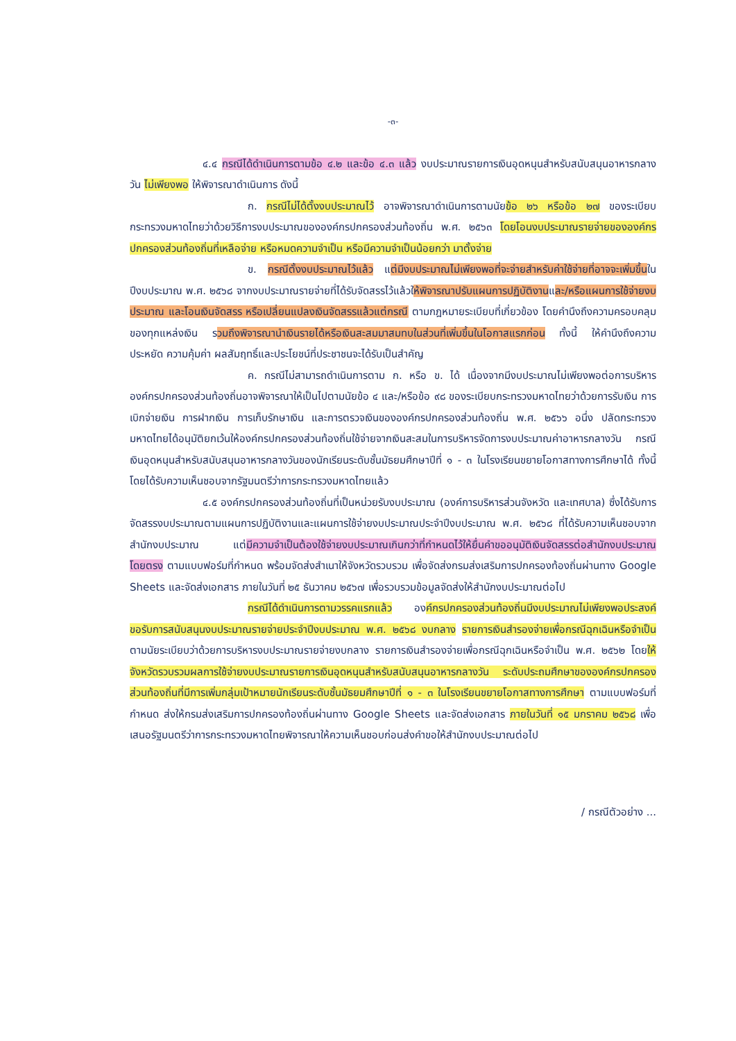-๓-
๔.๔ กรณีได้ดำเนินการตามข้อ ๔.๒ และข้อ ๔.๓ แล้ว งบประมาณรายการเงินอุดหนุนสำหรับสนับสนุนอาหารกลางวัน ไม่เพียงพอ ให้พิจารณาดำเนินการ ดังนี้
ก. กรณีไม่ได้ตั้งงบประมาณไว้ อาจพิจารณาดำเนินการตามนัยข้อ ๒๖ หรือข้อ ๒๗ ของระเบียบกระทรวงมหาดไทยว่าด้วยวิธีการงบประมาณขององค์กรปกครองส่วนท้องถิ่น พ.ศ. ๒๕๖๓ โดยโอนงบประมาณรายจ่ายขององค์กรปกครองส่วนท้องถิ่นที่เหลือจ่าย หรือหมดความจำเป็น หรือมีความจำเป็นน้อยกว่า มาตั้งจ่าย
ข. กรณีตั้งงบประมาณไว้แล้ว แต่มีงบประมาณไม่เพียงพอที่จะจ่ายสำหรับค่าใช้จ่ายที่อาจจะเพิ่มขึ้นในปีงบประมาณ พ.ศ. ๒๕๖๘ จากงบประมาณรายจ่ายที่ได้รับจัดสรรไว้แล้วให้พิจารณาปรับแผนการปฏิบัติงานและ/หรือแผนการใช้จ่ายงบประมาณ และโอนเงินจัดสรร หรือเปลี่ยนแปลงเงินจัดสรรแล้วแต่กรณี ตามกฎหมายระเบียบที่เกี่ยวข้อง โดยคำนึงถึงความครอบคลุมของทุกแหล่งเงิน รวมถึงพิจารณานำเงินรายได้หรือเงินสะสมมาสมทบในส่วนที่เพิ่มขึ้นในโอกาสแรกก่อน ทั้งนี้ ให้คำนึงถึงความประหยัด ความคุ้มค่า ผลสัมฤทธิ์และประโยชน์ที่ประชาชนจะได้รับเป็นสำคัญ
ค. กรณีไม่สามารถดำเนินการตาม ก. หรือ ข. ได้ เนื่องจากมีงบประมาณไม่เพียงพอต่อการบริหารองค์กรปกครองส่วนท้องถิ่นอาจพิจารณาให้เป็นไปตามนัยข้อ ๔ และ/หรือข้อ ๙๘ ของระเบียบกระทรวงมหาดไทยว่าด้วยการรับเงิน การเบิกจ่ายเงิน การฝากเงิน การเก็บรักษาเงิน และการตรวจเงินขององค์กรปกครองส่วนท้องถิ่น พ.ศ. ๒๕๖๖ อนึ่ง ปลัดกระทรวงมหาดไทยได้อนุมัติยกเว้นให้องค์กรปกครองส่วนท้องถิ่นใช้จ่ายจากเงินสะสมในการบริหารจัดการงบประมาณค่าอาหารกลางวัน กรณี เงินอุดหนุนสำหรับสนับสนุนอาหารกลางวันของนักเรียนระดับชั้นมัธยมศึกษาปีที่ ๑ - ๓ ในโรงเรียนขยายโอกาสทางการศึกษาได้ ทั้งนี้ โดยได้รับความเห็นชอบจากรัฐมนตรีว่าการกระทรวงมหาดไทยแล้ว
๔.๕ องค์กรปกครองส่วนท้องถิ่นที่เป็นหน่วยรับงบประมาณ (องค์การบริหารส่วนจังหวัด และเทศบาล) ซึ่งได้รับการจัดสรรงบประมาณตามแผนการปฏิบัติงานและแผนการใช้จ่ายงบประมาณประจำปีงบประมาณ พ.ศ. ๒๕๖๘ ที่ได้รับความเห็นชอบจากสำนักงบประมาณ แต่มีความจำเป็นต้องใช้จ่ายงบประมาณเกินกว่าที่กำหนดไว้ให้ยื่นคำขออนุมัติเงินจัดสรรต่อสำนักงบประมาณโดยตรง ตามแบบฟอร์มที่กำหนด พร้อมจัดส่งสำเนาให้จังหวัดรวบรวม เพื่อจัดส่งกรมส่งเสริมการปกครองท้องถิ่นผ่านทาง Google Sheets และจัดส่งเอกสาร ภายในวันที่ ๒๕ ธันวาคม ๒๕๖๗ เพื่อรวบรวมข้อมูลจัดส่งให้สำนักงบประมาณต่อไป
กรณีได้ดำเนินการตามวรรคแรกแล้ว องค์กรปกครองส่วนท้องถิ่นมีงบประมาณไม่เพียงพอประสงค์ขอรับการสนับสนุนงบประมาณรายจ่ายประจำปีงบประมาณ พ.ศ. ๒๕๖๘ งบกลาง รายการเงินสำรองจ่ายเพื่อกรณีฉุกเฉินหรือจำเป็น ตามนัยระเบียบว่าด้วยการบริหารงบประมาณรายจ่ายงบกลาง รายการเงินสำรองจ่ายเพื่อกรณีฉุกเฉินหรือจำเป็น พ.ศ. ๒๕๖๒ โดยให้จังหวัดรวบรวมผลการใช้จ่ายงบประมาณรายการเงินอุดหนุนสำหรับสนับสนุนอาหารกลางวัน ระดับประถมศึกษาขององค์กรปกครองส่วนท้องถิ่นที่มีการเพิ่มกลุ่มเป้าหมายนักเรียนระดับชั้นมัธยมศึกษาปีที่ ๑ - ๓ ในโรงเรียนขยายโอกาสทางการศึกษา ตามแบบฟอร์มที่กำหนด ส่งให้กรมส่งเสริมการปกครองท้องถิ่นผ่านทาง Google Sheets และจัดส่งเอกสาร ภายในวันที่ ๑๕ มกราคม ๒๕๖๘ เพื่อเสนอรัฐมนตรีว่าการกระทรวงมหาดไทยพิจารณาให้ความเห็นชอบก่อนส่งคำขอให้สำนักงบประมาณต่อไป
/ กรณีตัวอย่าง ...